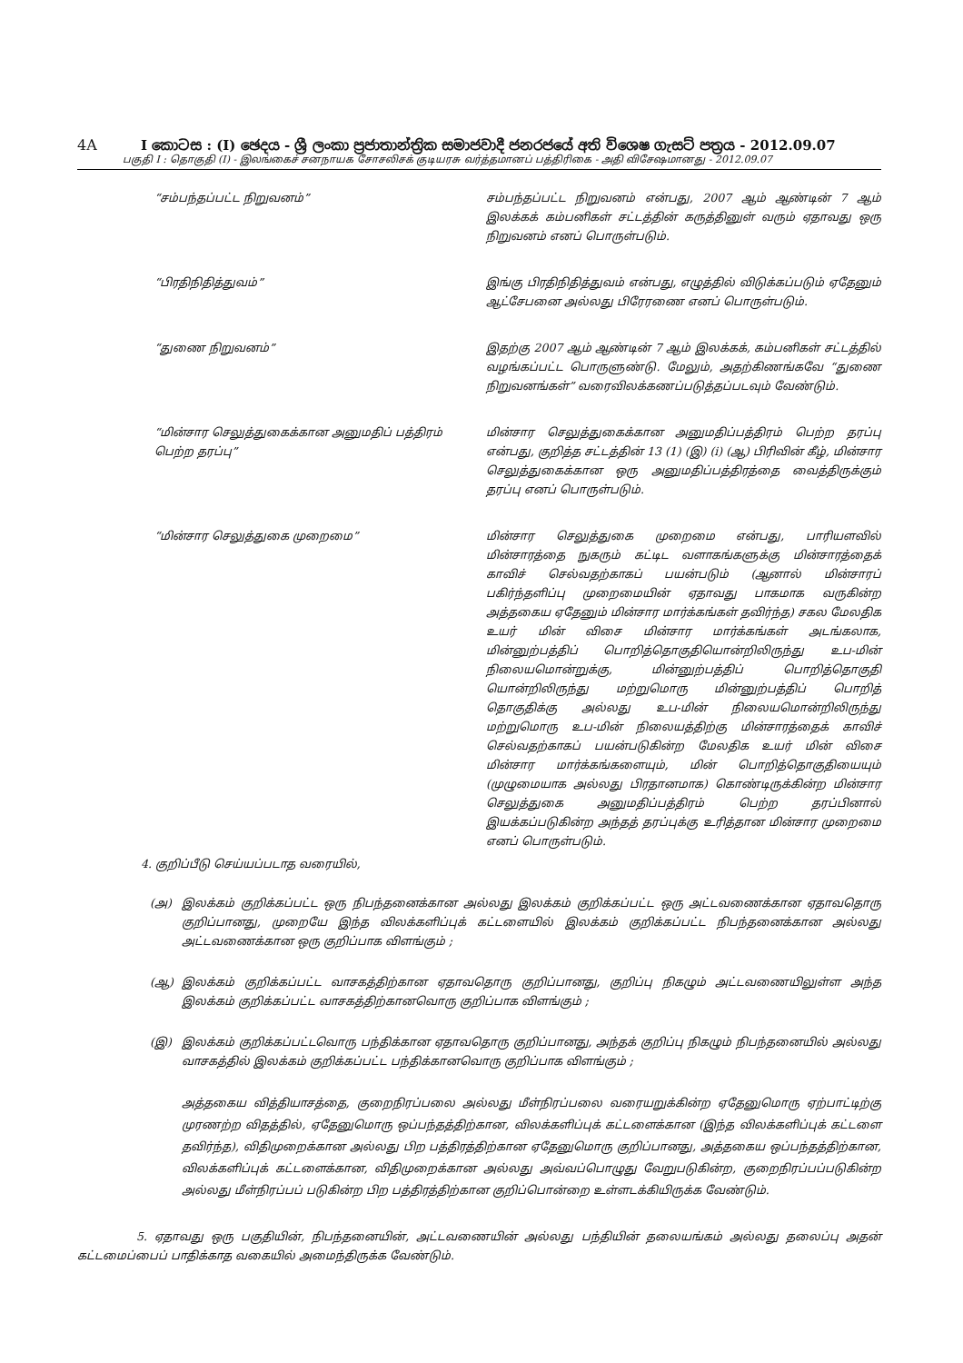4A I කොටස : (I) ඡෙදය - ශ්‍රී ලංකා ප්‍රජාතාන්ත්‍රික සමාජවාදී ජනරජයේ අති විශෙෂ ගැසට් පත්‍රය - 2012.09.07
பகுதி I : தொகுதி (I) - இலங்கைச் சனநாயக சோசலிசக் குடியரசு வர்த்தமானப் பத்திரிகை - அதி விசேஷமானது - 2012.09.07
“சம்பந்தப்பட்ட நிறுவனம்” சம்பந்தப்பட்ட நிறுவனம் என்பது, 2007 ஆம் ஆண்டின் 7 ஆம் இலக்கக் கம்பனிகள் சட்டத்தின் கருத்தினுள் வரும் ஏதாவது ஒரு நிறுவனம் எனப் பொருள்படும்.
“பிரதிநிதித்துவம்” இங்கு பிரதிநிதித்துவம் என்பது, எழுத்தில் விடுக்கப்படும் ஏதேனும் ஆட்சேபனை அல்லது பிரேரணை எனப் பொருள்படும்.
“துணை நிறுவனம்” இதற்கு 2007 ஆம் ஆண்டின் 7 ஆம் இலக்கக், கம்பனிகள் சட்டத்தில் வழங்கப்பட்ட பொருளுண்டு. மேலும், அதற்கிணங்கவே “துணை நிறுவனங்கள்” வரைவிலக்கணப்படுத்தப்படவும் வேண்டும்.
“மின்சார செலுத்துகைக்கான அனுமதிப் பத்திரம் பெற்ற தரப்பு”
மின்சார செலுத்துகைக்கான அனுமதிப்பத்திரம் பெற்ற தரப்பு என்பது, குறித்த சட்டத்தின் 13 (1) (இ) (i) (ஆ) பிரிவின் கீழ், மின்சார செலுத்துகைக்கான ஒரு அனுமதிப்பத்திரத்தை வைத்திருக்கும் தரப்பு எனப் பொருள்படும்.
“மின்சார செலுத்துகை முறைமை” மின்சார செலுத்துகை முறைமை என்பது, பாரியளவில் மின்சாரத்தை நுகரும் கட்டிட வளாகங்களுக்கு மின்சாரத்தைக் காவிச் செல்வதற்காகப் பயன்படும் (ஆனால் மின்சாரப் பகிர்ந்தளிப்பு முறைமையின் ஏதாவது பாகமாக வருகின்ற அத்தகைய ஏதேனும் மின்சார மார்க்கங்கள் தவிர்ந்த) சகல மேலதிக உயர் மின் விசை மின்சார மார்க்கங்கள் அடங்கலாக, மின்னுற்பத்திப் பொறித்தொகுதியொன்றிலிருந்து உப-மின் நிலையமொன்றுக்கு, மின்னுற்பத்திப் பொறித்தொகுதி யொன்றிலிருந்து மற்றுமொரு மின்னுற்பத்திப் பொறித் தொகுதிக்கு அல்லது உப-மின் நிலையமொன்றிலிருந்து மற்றுமொரு உப-மின் நிலையத்திற்கு மின்சாரத்தைக் காவிச் செல்வதற்காகப் பயன்படுகின்ற மேலதிக உயர் மின் விசை மின்சார மார்க்கங்களையும், மின் பொறித்தொகுதியையும் (முழுமையாக அல்லது பிரதானமாக) கொண்டிருக்கின்ற மின்சார செலுத்துகை அனுமதிப்பத்திரம் பெற்ற தரப்பினால் இயக்கப்படுகின்ற அந்தத் தரப்புக்கு உரித்தான மின்சார முறைமை எனப் பொருள்படும்.
4. குறிப்பீடு செய்யப்படாத வரையில்,
(அ) இலக்கம் குறிக்கப்பட்ட ஒரு நிபந்தனைக்கான அல்லது இலக்கம் குறிக்கப்பட்ட ஒரு அட்டவணைக்கான ஏதாவதொரு குறிப்பானது, முறையே இந்த விலக்களிப்புக் கட்டளையில் இலக்கம் குறிக்கப்பட்ட நிபந்தனைக்கான அல்லது அட்டவணைக்கான ஒரு குறிப்பாக விளங்கும் ;
(ஆ) இலக்கம் குறிக்கப்பட்ட வாசகத்திற்கான ஏதாவதொரு குறிப்பானது, குறிப்பு நிகழும் அட்டவணையிலுள்ள அந்த இலக்கம் குறிக்கப்பட்ட வாசகத்திற்கானவொரு குறிப்பாக விளங்கும் ;
(இ) இலக்கம் குறிக்கப்பட்டவொரு பந்திக்கான ஏதாவதொரு குறிப்பானது, அந்தக் குறிப்பு நிகழும் நிபந்தனையில் அல்லது வாசகத்தில் இலக்கம் குறிக்கப்பட்ட பந்திக்கானவொரு குறிப்பாக விளங்கும் ;
அத்தகைய வித்தியாசத்தை, குறைநிரப்பலை அல்லது மீள்நிரப்பலை வரையறுக்கின்ற ஏதேனுமொரு ஏற்பாட்டிற்கு முரணற்ற விதத்தில், ஏதேனுமொரு ஒப்பந்தத்திற்கான, விலக்களிப்புக் கட்டளைக்கான (இந்த விலக்களிப்புக் கட்டளை தவிர்ந்த), விதிமுறைக்கான அல்லது பிற பத்திரத்திற்கான ஏதேனுமொரு குறிப்பானது, அத்தகைய ஒப்பந்தத்திற்கான, விலக்களிப்புக் கட்டளைக்கான, விதிமுறைக்கான அல்லது அவ்வப்பொழுது வேறுபடுகின்ற, குறைநிரப்பப்படுகின்ற அல்லது மீள்நிரப்பப் படுகின்ற பிற பத்திரத்திற்கான குறிப்பொன்றை உள்ளடக்கியிருக்க வேண்டும்.
5. ஏதாவது ஒரு பகுதியின், நிபந்தனையின், அட்டவணையின் அல்லது பந்தியின் தலையங்கம் அல்லது தலைப்பு அதன் கட்டமைப்பைப் பாதிக்காத வகையில் அமைந்திருக்க வேண்டும்.